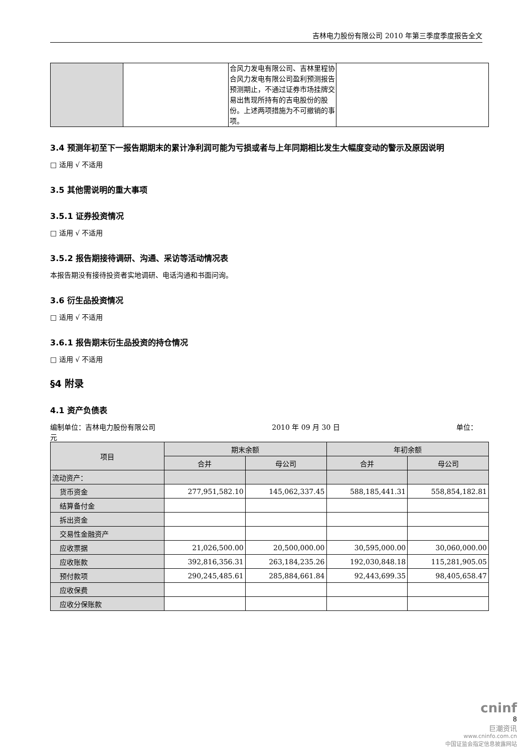吉林电力股份有限公司 2010 年第三季度季度报告全文
| | | 合风力发电有限公司、吉林里程协合风力发电有限公司盈利预测报告预测期止，不通过证券市场挂牌交易出售现所持有的吉电股份的股份。上述两项措施为不可撤销的事项。 | |
3.4 预测年初至下一报告期期末的累计净利润可能为亏损或者与上年同期相比发生大幅度变动的警示及原因说明
□ 适用 √ 不适用
3.5 其他需说明的重大事项
3.5.1 证券投资情况
□ 适用 √ 不适用
3.5.2 报告期接待调研、沟通、采访等活动情况表
本报告期没有接待投资者实地调研、电话沟通和书面问询。
3.6 衍生品投资情况
□ 适用 √ 不适用
3.6.1 报告期末衍生品投资的持仓情况
□ 适用 √ 不适用
§4 附录
4.1 资产负债表
编制单位：吉林电力股份有限公司 2010 年 09 月 30 日 单位：
元
| 项目 | 期末余额 | | 年初余额 | |
| --- | --- | --- | --- | --- |
| | 合并 | 母公司 | 合并 | 母公司 |
| 流动资产： | | | | |
| 货币资金 | 277,951,582.10 | 145,062,337.45 | 588,185,441.31 | 558,854,182.81 |
| 结算备付金 | | | | |
| 拆出资金 | | | | |
| 交易性金融资产 | | | | |
| 应收票据 | 21,026,500.00 | 20,500,000.00 | 30,595,000.00 | 30,060,000.00 |
| 应收账款 | 392,816,356.31 | 263,184,235.26 | 192,030,848.18 | 115,281,905.05 |
| 预付款项 | 290,245,485.61 | 285,884,661.84 | 92,443,699.35 | 98,405,658.47 |
| 应收保费 | | | | |
| 应收分保账款 | | | | |
cninf
8
巨潮资讯
www.cninfo.com.cn
中国证监会指定信息披露网站